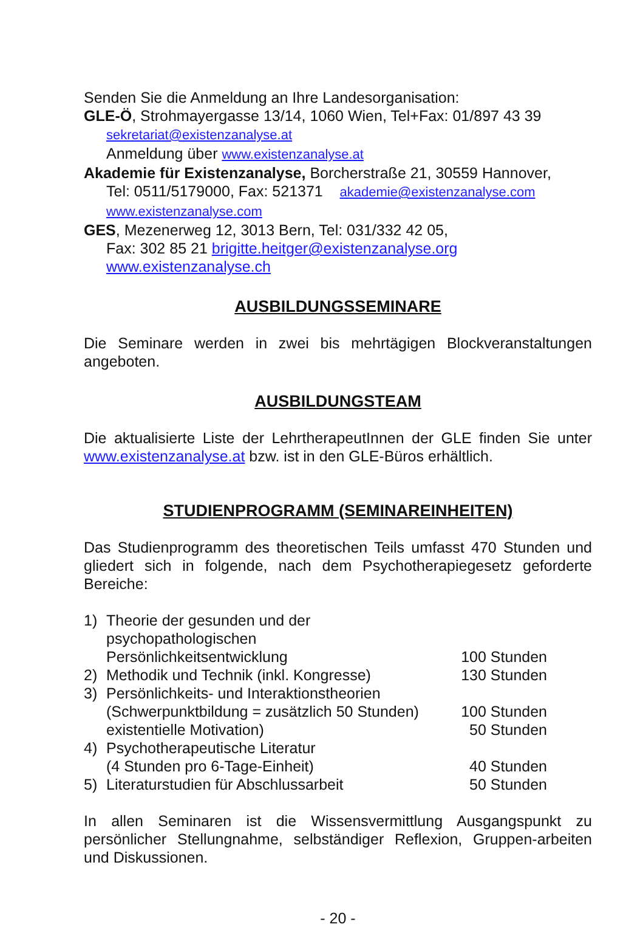Senden Sie die Anmeldung an Ihre Landesorganisation:
GLE-Ö, Strohmayergasse 13/14, 1060 Wien, Tel+Fax: 01/897 43 39
sekretariat@existenzanalyse.at
Anmeldung über www.existenzanalyse.at
Akademie für Existenzanalyse, Borcherstraße 21, 30559 Hannover,
Tel: 0511/5179000, Fax: 521371 akademie@existenzanalyse.com
www.existenzanalyse.com
GES, Mezenerweg 12, 3013 Bern, Tel: 031/332 42 05,
Fax: 302 85 21 brigitte.heitger@existenzanalyse.org
www.existenzanalyse.ch
AUSBILDUNGSSEMINARE
Die Seminare werden in zwei bis mehrtägigen Blockveranstaltungen angeboten.
AUSBILDUNGSTEAM
Die aktualisierte Liste der LehrtherapeutInnen der GLE finden Sie unter www.existenzanalyse.at bzw. ist in den GLE-Büros erhältlich.
STUDIENPROGRAMM (SEMINAREINHEITEN)
Das Studienprogramm des theoretischen Teils umfasst 470 Stunden und gliedert sich in folgende, nach dem Psychotherapiegesetz geforderte Bereiche:
1) Theorie der gesunden und der psychopathologischen
Persönlichkeitsentwicklung 100 Stunden
2) Methodik und Technik (inkl. Kongresse) 130 Stunden
3) Persönlichkeits- und Interaktionstheorien
(Schwerpunktbildung = zusätzlich 50 Stunden) 100 Stunden
existentielle Motivation) 50 Stunden
4) Psychotherapeutische Literatur
(4 Stunden pro 6-Tage-Einheit) 40 Stunden
5) Literaturstudien für Abschlussarbeit 50 Stunden
In allen Seminaren ist die Wissensvermittlung Ausgangspunkt zu persönlicher Stellungnahme, selbständiger Reflexion, Gruppen-arbeiten und Diskussionen.
- 20 -